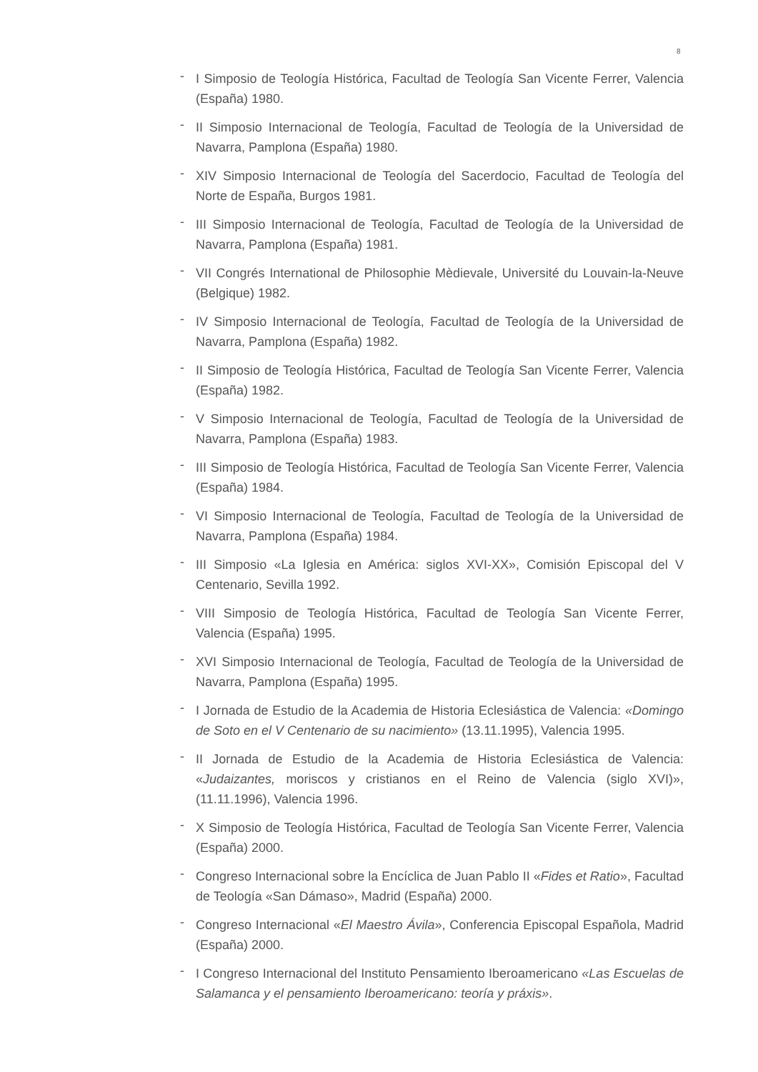8
- I Simposio de Teología Histórica, Facultad de Teología San Vicente Ferrer, Valencia (España) 1980.
- II Simposio Internacional de Teología, Facultad de Teología de la Universidad de Navarra, Pamplona (España) 1980.
- XIV Simposio Internacional de Teología del Sacerdocio, Facultad de Teología del Norte de España, Burgos 1981.
- III Simposio Internacional de Teología, Facultad de Teología de la Universidad de Navarra, Pamplona (España) 1981.
- VII Congrés International de Philosophie Mèdievale, Université du Louvain-la-Neuve (Belgique) 1982.
- IV Simposio Internacional de Teología, Facultad de Teología de la Universidad de Navarra, Pamplona (España) 1982.
- II Simposio de Teología Histórica, Facultad de Teología San Vicente Ferrer, Valencia (España) 1982.
- V Simposio Internacional de Teología, Facultad de Teología de la Universidad de Navarra, Pamplona (España) 1983.
- III Simposio de Teología Histórica, Facultad de Teología San Vicente Ferrer, Valencia (España) 1984.
- VI Simposio Internacional de Teología, Facultad de Teología de la Universidad de Navarra, Pamplona (España) 1984.
- III Simposio «La Iglesia en América: siglos XVI-XX», Comisión Episcopal del V Centenario, Sevilla 1992.
- VIII Simposio de Teología Histórica, Facultad de Teología San Vicente Ferrer, Valencia (España) 1995.
- XVI Simposio Internacional de Teología, Facultad de Teología de la Universidad de Navarra, Pamplona (España) 1995.
- I Jornada de Estudio de la Academia de Historia Eclesiástica de Valencia: «Domingo de Soto en el V Centenario de su nacimiento» (13.11.1995), Valencia 1995.
- II Jornada de Estudio de la Academia de Historia Eclesiástica de Valencia: «Judaizantes, moriscos y cristianos en el Reino de Valencia (siglo XVI)», (11.11.1996), Valencia 1996.
- X Simposio de Teología Histórica, Facultad de Teología San Vicente Ferrer, Valencia (España) 2000.
- Congreso Internacional sobre la Encíclica de Juan Pablo II «Fides et Ratio», Facultad de Teología «San Dámaso», Madrid (España) 2000.
- Congreso Internacional «El Maestro Ávila», Conferencia Episcopal Española, Madrid (España) 2000.
- I Congreso Internacional del Instituto Pensamiento Iberoamericano «Las Escuelas de Salamanca y el pensamiento Iberoamericano: teoría y práxis».